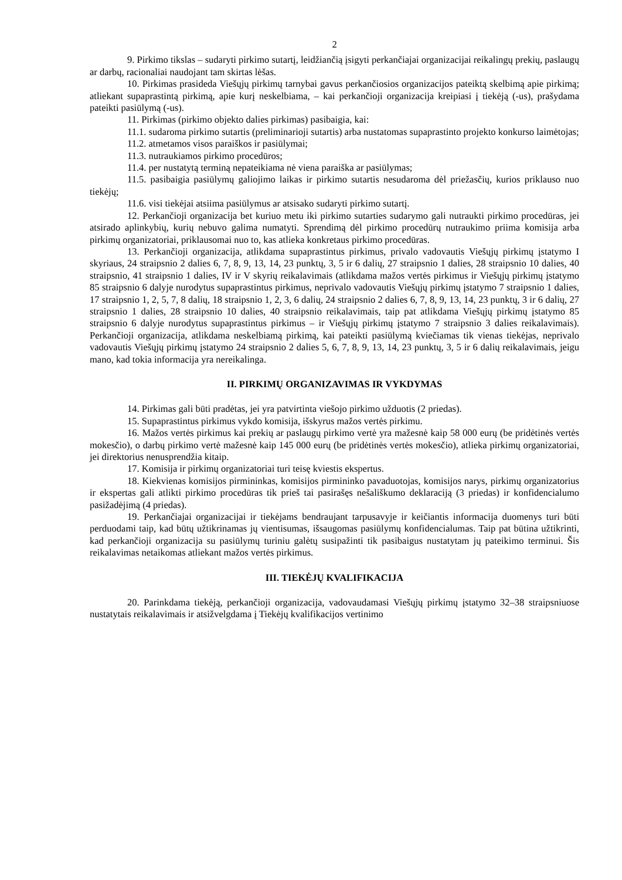2
9. Pirkimo tikslas – sudaryti pirkimo sutartį, leidžiančią įsigyti perkančiajai organizacijai reikalingų prekių, paslaugų ar darbų, racionaliai naudojant tam skirtas lėšas.
10. Pirkimas prasideda Viešųjų pirkimų tarnybai gavus perkančiosios organizacijos pateiktą skelbimą apie pirkimą; atliekant supaprastintą pirkimą, apie kurį neskelbiama, – kai perkančioji organizacija kreipiasi į tiekėją (-us), prašydama pateikti pasiūlymą (-us).
11. Pirkimas (pirkimo objekto dalies pirkimas) pasibaigia, kai:
11.1. sudaroma pirkimo sutartis (preliminarioji sutartis) arba nustatomas supaprastinto projekto konkurso laimėtojas;
11.2. atmetamos visos paraiškos ir pasiūlymai;
11.3. nutraukiamos pirkimo procedūros;
11.4. per nustatytą terminą nepateikiama nė viena paraiška ar pasiūlymas;
11.5. pasibaigia pasiūlymų galiojimo laikas ir pirkimo sutartis nesudaroma dėl priežasčių, kurios priklauso nuo tiekėjų;
11.6. visi tiekėjai atsiima pasiūlymus ar atsisako sudaryti pirkimo sutartį.
12. Perkančioji organizacija bet kuriuo metu iki pirkimo sutarties sudarymo gali nutraukti pirkimo procedūras, jei atsirado aplinkybių, kurių nebuvo galima numatyti. Sprendimą dėl pirkimo procedūrų nutraukimo priima komisija arba pirkimų organizatoriai, priklausomai nuo to, kas atlieka konkretaus pirkimo procedūras.
13. Perkančioji organizacija, atlikdama supaprastintus pirkimus, privalo vadovautis Viešųjų pirkimų įstatymo I skyriaus, 24 straipsnio 2 dalies 6, 7, 8, 9, 13, 14, 23 punktų, 3, 5 ir 6 dalių, 27 straipsnio 1 dalies, 28 straipsnio 10 dalies, 40 straipsnio, 41 straipsnio 1 dalies, IV ir V skyrių reikalavimais (atlikdama mažos vertės pirkimus ir Viešųjų pirkimų įstatymo 85 straipsnio 6 dalyje nurodytus supaprastintus pirkimus, neprivalo vadovautis Viešųjų pirkimų įstatymo 7 straipsnio 1 dalies, 17 straipsnio 1, 2, 5, 7, 8 dalių, 18 straipsnio 1, 2, 3, 6 dalių, 24 straipsnio 2 dalies 6, 7, 8, 9, 13, 14, 23 punktų, 3 ir 6 dalių, 27 straipsnio 1 dalies, 28 straipsnio 10 dalies, 40 straipsnio reikalavimais, taip pat atlikdama Viešųjų pirkimų įstatymo 85 straipsnio 6 dalyje nurodytus supaprastintus pirkimus – ir Viešųjų pirkimų įstatymo 7 straipsnio 3 dalies reikalavimais). Perkančioji organizacija, atlikdama neskelbiamą pirkimą, kai pateikti pasiūlymą kviečiamas tik vienas tiekėjas, neprivalo vadovautis Viešųjų pirkimų įstatymo 24 straipsnio 2 dalies 5, 6, 7, 8, 9, 13, 14, 23 punktų, 3, 5 ir 6 dalių reikalavimais, jeigu mano, kad tokia informacija yra nereikalinga.
II. PIRKIMŲ ORGANIZAVIMAS IR VYKDYMAS
14. Pirkimas gali būti pradėtas, jei yra patvirtinta viešojo pirkimo užduotis (2 priedas).
15. Supaprastintus pirkimus vykdo komisija, išskyrus mažos vertės pirkimu.
16. Mažos vertės pirkimus kai prekių ar paslaugų pirkimo vertė yra mažesnė kaip 58 000 eurų (be pridėtinės vertės mokesčio), o darbų pirkimo vertė mažesnė kaip 145 000 eurų (be pridėtinės vertės mokesčio), atlieka pirkimų organizatoriai, jei direktorius nenusprendžia kitaip.
17. Komisija ir pirkimų organizatoriai turi teisę kviestis ekspertus.
18. Kiekvienas komisijos pirmininkas, komisijos pirmininko pavaduotojas, komisijos narys, pirkimų organizatorius ir ekspertas gali atlikti pirkimo procedūras tik prieš tai pasirašęs nešališkumo deklaraciją (3 priedas) ir konfidencialumo pasižadėjimą (4 priedas).
19. Perkančiajai organizacijai ir tiekėjams bendraujant tarpusavyje ir keičiantis informacija duomenys turi būti perduodami taip, kad būtų užtikrinamas jų vientisumas, išsaugomas pasiūlymų konfidencialumas. Taip pat būtina užtikrinti, kad perkančioji organizacija su pasiūlymų turiniu galėtų susipažinti tik pasibaigus nustatytam jų pateikimo terminui. Šis reikalavimas netaikomas atliekant mažos vertės pirkimus.
III. TIEKĖJŲ KVALIFIKACIJA
20. Parinkdama tiekėją, perkančioji organizacija, vadovaudamasi Viešųjų pirkimų įstatymo 32–38 straipsniuose nustatytais reikalavimais ir atsižvelgdama į Tiekėjų kvalifikacijos vertinimo